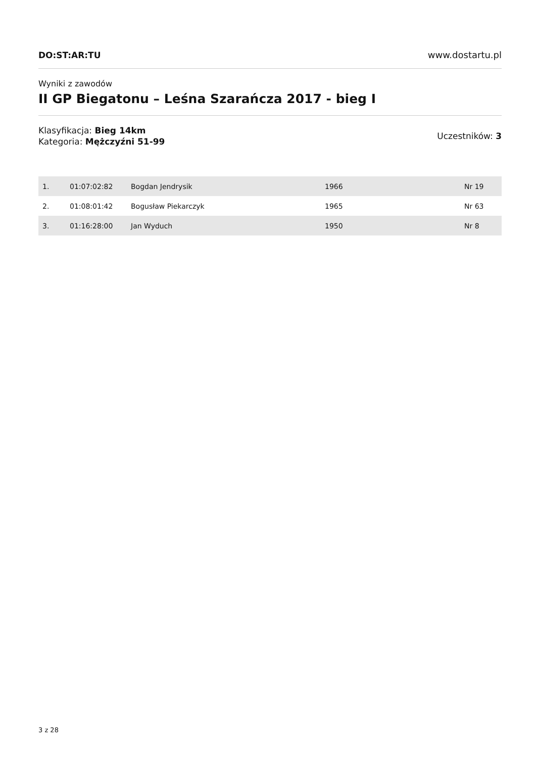DO:ST:AR:TU www.dostartu.pl
Wyniki z zawodów
II GP Biegatonu – Leśna Szarańcza 2017 - bieg I
Klasyfikacja: Bieg 14km
Kategoria: Mężczyźni 51-99
Uczestników: 3
| 1. | 01:07:02:82 | Bogdan Jendrysik | 1966 | Nr 19 |
| 2. | 01:08:01:42 | Bogusław Piekarczyk | 1965 | Nr 63 |
| 3. | 01:16:28:00 | Jan Wyduch | 1950 | Nr 8 |
3 z 28